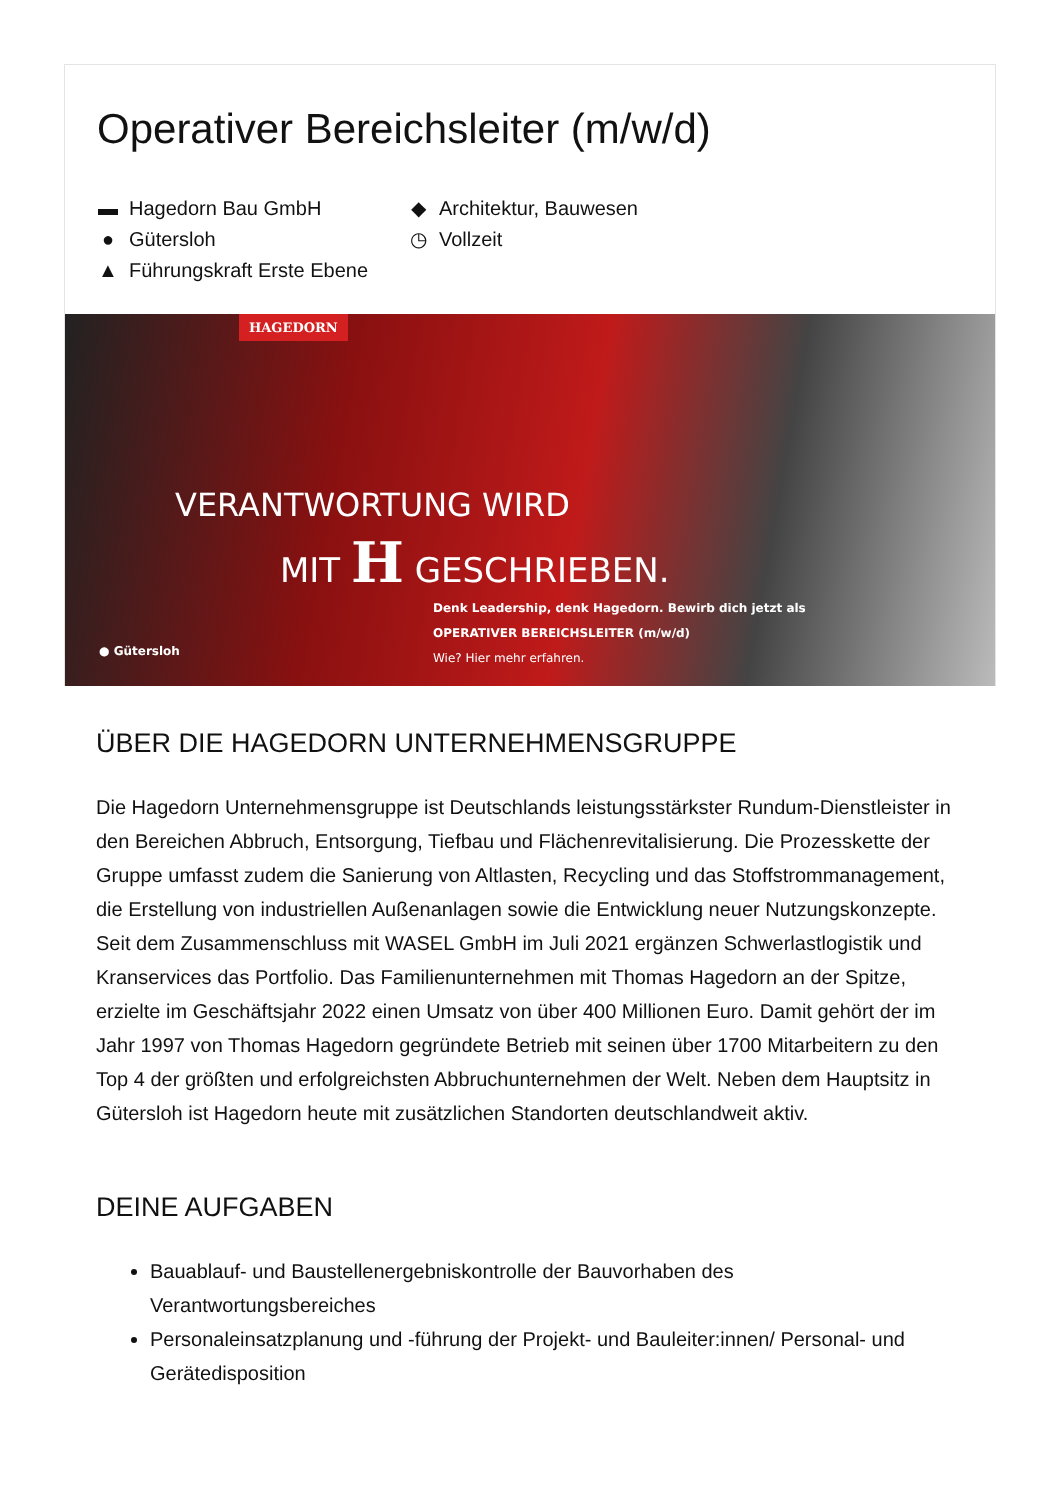Operativer Bereichsleiter (m/w/d)
▬ Hagedorn Bau GmbH
● Gütersloh
▲ Führungskraft Erste Ebene
◆ Architektur, Bauwesen
◷ Vollzeit
HAGEDORN
VERANTWORTUNG WIRD
MIT H GESCHRIEBEN.
Denk Leadership, denk Hagedorn. Bewirb dich jetzt als
OPERATIVER BEREICHSLEITER (m/w/d)
Wie? Hier mehr erfahren.
● Gütersloh
ÜBER DIE HAGEDORN UNTERNEHMENSGRUPPE
Die Hagedorn Unternehmensgruppe ist Deutschlands leistungsstärkster Rundum-Dienstleister in den Bereichen Abbruch, Entsorgung, Tiefbau und Flächenrevitalisierung. Die Prozesskette der Gruppe umfasst zudem die Sanierung von Altlasten, Recycling und das Stoffstrommanagement, die Erstellung von industriellen Außenanlagen sowie die Entwicklung neuer Nutzungskonzepte. Seit dem Zusammenschluss mit WASEL GmbH im Juli 2021 ergänzen Schwerlastlogistik und Kranservices das Portfolio. Das Familienunternehmen mit Thomas Hagedorn an der Spitze, erzielte im Geschäftsjahr 2022 einen Umsatz von über 400 Millionen Euro. Damit gehört der im Jahr 1997 von Thomas Hagedorn gegründete Betrieb mit seinen über 1700 Mitarbeitern zu den Top 4 der größten und erfolgreichsten Abbruchunternehmen der Welt. Neben dem Hauptsitz in Gütersloh ist Hagedorn heute mit zusätzlichen Standorten deutschlandweit aktiv.
DEINE AUFGABEN
Bauablauf- und Baustellenergebniskontrolle der Bauvorhaben des Verantwortungsbereiches
Personaleinsatzplanung und -führung der Projekt- und Bauleiter:innen/ Personal- und Gerätedisposition